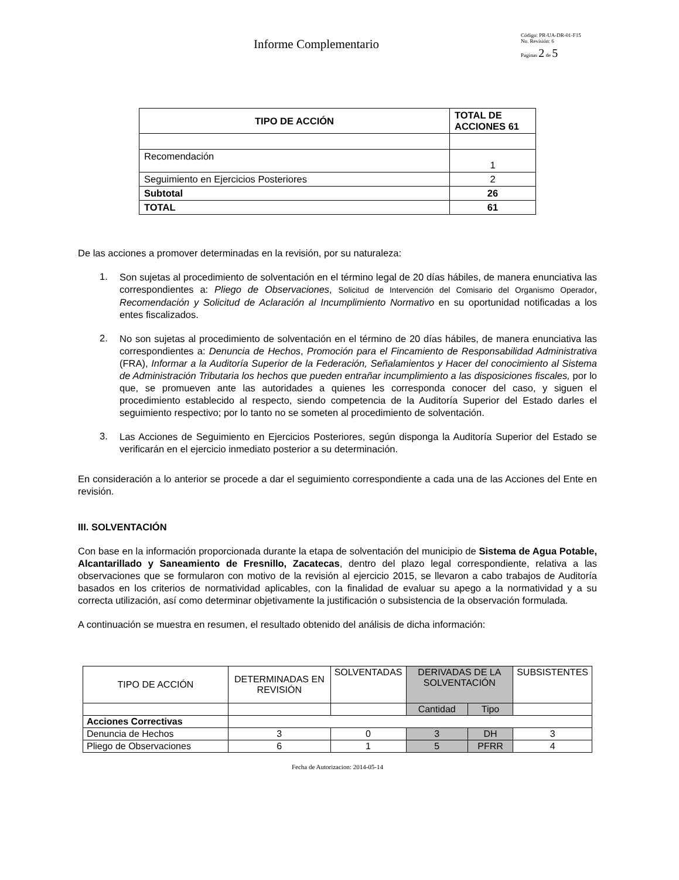Informe Complementario
Código: PR-UA-DR-01-F15
No. Revisión: 6
Paginas 2 de 5
| TIPO DE ACCIÓN | TOTAL DE ACCIONES 61 |
| --- | --- |
| Recomendación | 1 |
| Seguimiento en Ejercicios Posteriores | 2 |
| Subtotal | 26 |
| TOTAL | 61 |
De las acciones a promover determinadas en la revisión, por su naturaleza:
1.
Son sujetas al procedimiento de solventación en el término legal de 20 días hábiles, de manera enunciativa las correspondientes a: Pliego de Observaciones, Solicitud de Intervención del Comisario del Organismo Operador, Recomendación y Solicitud de Aclaración al Incumplimiento Normativo en su oportunidad notificadas a los entes fiscalizados.
2.
No son sujetas al procedimiento de solventación en el término de 20 días hábiles, de manera enunciativa las correspondientes a: Denuncia de Hechos, Promoción para el Fincamiento de Responsabilidad Administrativa (FRA), Informar a la Auditoría Superior de la Federación, Señalamientos y Hacer del conocimiento al Sistema de Administración Tributaria los hechos que pueden entrañar incumplimiento a las disposiciones fiscales, por lo que, se promueven ante las autoridades a quienes les corresponda conocer del caso, y siguen el procedimiento establecido al respecto, siendo competencia de la Auditoría Superior del Estado darles el seguimiento respectivo; por lo tanto no se someten al procedimiento de solventación.
3.
Las Acciones de Seguimiento en Ejercicios Posteriores, según disponga la Auditoría Superior del Estado se verificarán en el ejercicio inmediato posterior a su determinación.
En consideración a lo anterior se procede a dar el seguimiento correspondiente a cada una de las Acciones del Ente en revisión.
III. SOLVENTACIÓN
Con base en la información proporcionada durante la etapa de solventación del municipio de Sistema de Agua Potable, Alcantarillado y Saneamiento de Fresnillo, Zacatecas, dentro del plazo legal correspondiente, relativa a las observaciones que se formularon con motivo de la revisión al ejercicio 2015, se llevaron a cabo trabajos de Auditoría basados en los criterios de normatividad aplicables, con la finalidad de evaluar su apego a la normatividad y a su correcta utilización, así como determinar objetivamente la justificación o subsistencia de la observación formulada.
A continuación se muestra en resumen, el resultado obtenido del análisis de dicha información:
| TIPO DE ACCIÓN | DETERMINADAS EN REVISIÓN | SOLVENTADAS | DERIVADAS DE LA SOLVENTACIÓN | | SUBSISTENTES |
| --- | --- | --- | --- | --- | --- |
| | | | Cantidad | Tipo | |
| Acciones Correctivas | | | | | |
| Denuncia de Hechos | 3 | 0 | 3 | DH | 3 |
| Pliego de Observaciones | 6 | 1 | 5 | PFRR | 4 |
Fecha de Autorizacion: 2014-05-14